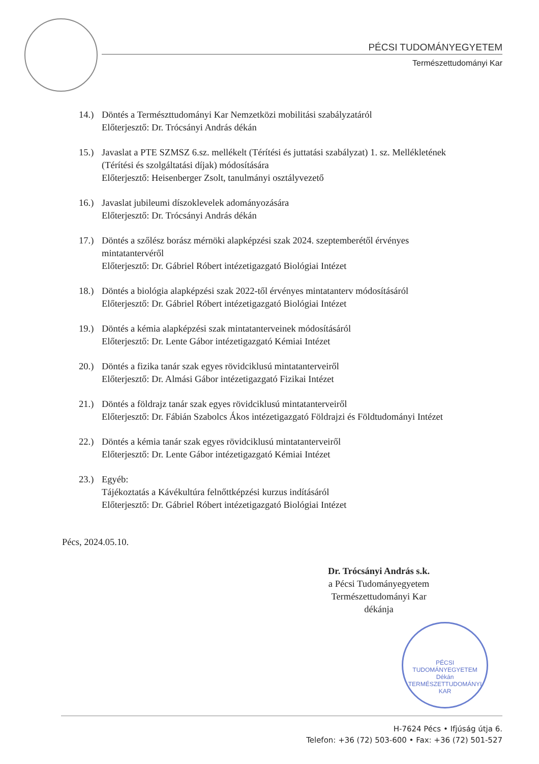PÉCSI TUDOMÁNYEGYETEM
Természettudományi Kar
14.) Döntés a Természttudományi Kar Nemzetközi mobilitási szabályzatáról
Előterjesztő: Dr. Trócsányi András dékán
15.) Javaslat a PTE SZMSZ 6.sz. mellékelt (Térítési és juttatási szabályzat) 1. sz. Mellékletének (Térítési és szolgáltatási díjak) módosítására
Előterjesztő: Heisenberger Zsolt, tanulmányi osztályvezető
16.) Javaslat jubileumi díszoklevelek adományozására
Előterjesztő: Dr. Trócsányi András dékán
17.) Döntés a szőlész borász mérnöki alapképzési szak 2024. szeptemberétől érvényes mintatantervéről
Előterjesztő: Dr. Gábriel Róbert intézetigazgató Biológiai Intézet
18.) Döntés a biológia alapképzési szak 2022-től érvényes mintatanterv módosításáról
Előterjesztő: Dr. Gábriel Róbert intézetigazgató Biológiai Intézet
19.) Döntés a kémia alapképzési szak mintatanterveinek módosításáról
Előterjesztő: Dr. Lente Gábor intézetigazgató Kémiai Intézet
20.) Döntés a fizika tanár szak egyes rövidciklusú mintatanterveiről
Előterjesztő: Dr. Almási Gábor intézetigazgató Fizikai Intézet
21.) Döntés a földrajz tanár szak egyes rövidciklusú mintatanterveiről
Előterjesztő: Dr. Fábián Szabolcs Ákos intézetigazgató Földrajzi és Földtudományi Intézet
22.) Döntés a kémia tanár szak egyes rövidciklusú mintatanterveiről
Előterjesztő: Dr. Lente Gábor intézetigazgató Kémiai Intézet
23.) Egyéb:
Tájékoztatás a Kávékultúra felnőttképzési kurzus indításáról
Előterjesztő: Dr. Gábriel Róbert intézetigazgató Biológiai Intézet
Pécs, 2024.05.10.
Dr. Trócsányi András s.k.
a Pécsi Tudományegyetem
Természettudományi Kar
dékánja
PÉCSI TUDOMÁNYEGYETEM Dékán
TERMÉSZETTUDOMÁNYI KAR
H-7624 Pécs • Ifjúság útja 6.
Telefon: +36 (72) 503-600 • Fax: +36 (72) 501-527